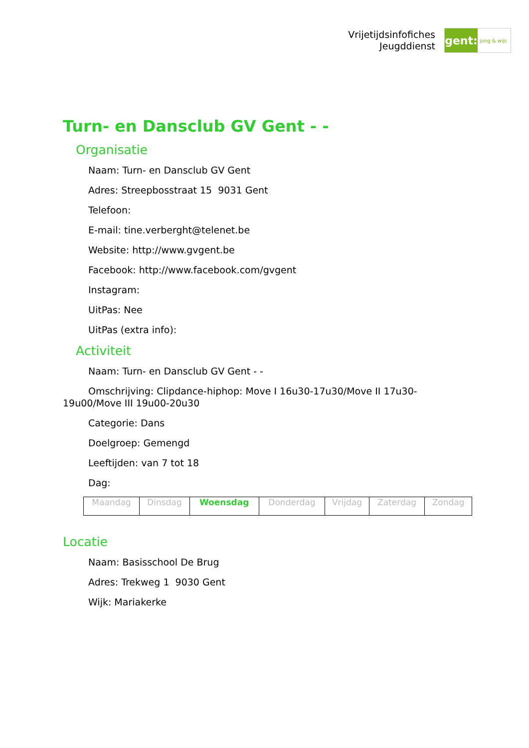Vrijetijdsinfofiches
Jeugddienst
gent:
jong & wijs
Turn- en Dansclub GV Gent - -
Organisatie
Naam: Turn- en Dansclub GV Gent
Adres: Streepbosstraat 15 9031 Gent
Telefoon:
E-mail: tine.verberght@telenet.be
Website: http://www.gvgent.be
Facebook: http://www.facebook.com/gvgent
Instagram:
UitPas: Nee
UitPas (extra info):
Activiteit
Naam: Turn- en Dansclub GV Gent - -
Omschrijving: Clipdance-hiphop: Move I 16u30-17u30/Move II 17u30-19u00/Move III 19u00-20u30
Categorie: Dans
Doelgroep: Gemengd
Leeftijden: van 7 tot 18
Dag:
| Maandag | Dinsdag | Woensdag | Donderdag | Vrijdag | Zaterdag | Zondag |
Locatie
Naam: Basisschool De Brug
Adres: Trekweg 1 9030 Gent
Wijk: Mariakerke